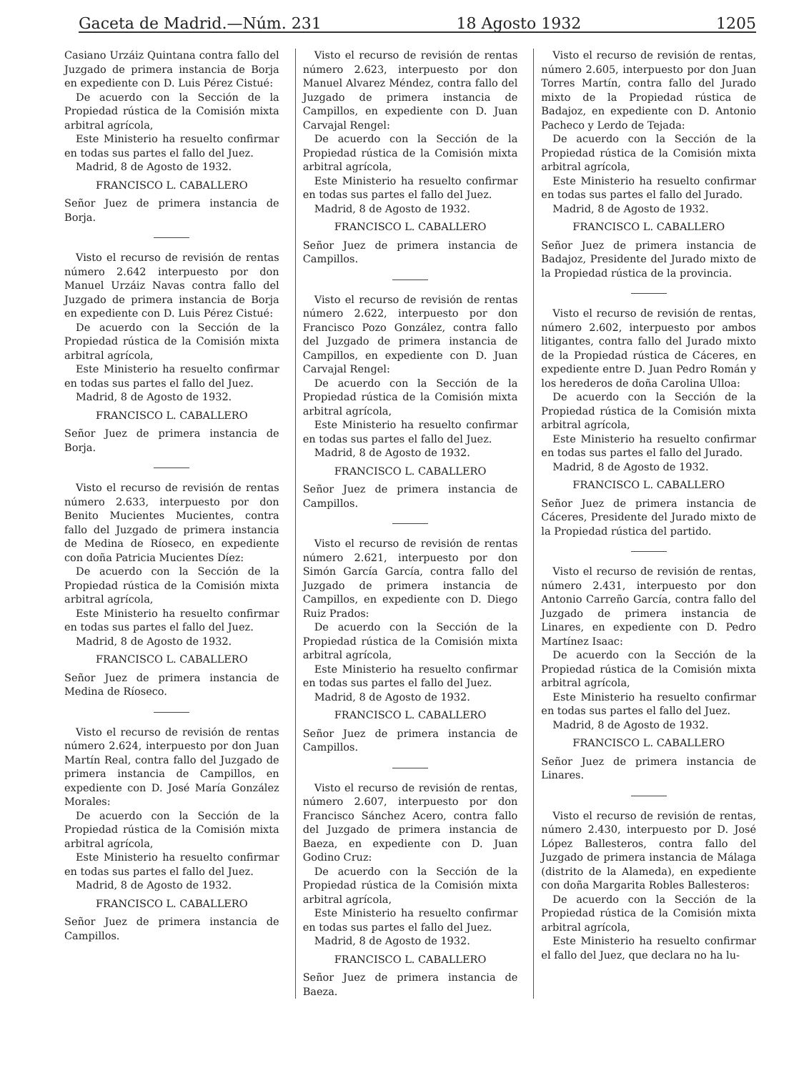Gaceta de Madrid.—Núm. 231 18 Agosto 1932 1205
Casiano Urzáiz Quintana contra fallo del Juzgado de primera instancia de Borja en expediente con D. Luis Pérez Cistué:
De acuerdo con la Sección de la Propiedad rústica de la Comisión mixta arbitral agrícola,
Este Ministerio ha resuelto confirmar en todas sus partes el fallo del Juez.
Madrid, 8 de Agosto de 1932.
FRANCISCO L. CABALLERO
Señor Juez de primera instancia de Borja.
Visto el recurso de revisión de rentas número 2.642 interpuesto por don Manuel Urzáiz Navas contra fallo del Juzgado de primera instancia de Borja en expediente con D. Luis Pérez Cistué:
De acuerdo con la Sección de la Propiedad rústica de la Comisión mixta arbitral agrícola,
Este Ministerio ha resuelto confirmar en todas sus partes el fallo del Juez.
Madrid, 8 de Agosto de 1932.
FRANCISCO L. CABALLERO
Señor Juez de primera instancia de Borja.
Visto el recurso de revisión de rentas número 2.633, interpuesto por don Benito Mucientes Mucientes, contra fallo del Juzgado de primera instancia de Medina de Ríoseco, en expediente con doña Patricia Mucientes Díez:
De acuerdo con la Sección de la Propiedad rústica de la Comisión mixta arbitral agrícola,
Este Ministerio ha resuelto confirmar en todas sus partes el fallo del Juez.
Madrid, 8 de Agosto de 1932.
FRANCISCO L. CABALLERO
Señor Juez de primera instancia de Medina de Ríoseco.
Visto el recurso de revisión de rentas número 2.624, interpuesto por don Juan Martín Real, contra fallo del Juzgado de primera instancia de Campillos, en expediente con D. José María González Morales:
De acuerdo con la Sección de la Propiedad rústica de la Comisión mixta arbitral agrícola,
Este Ministerio ha resuelto confirmar en todas sus partes el fallo del Juez.
Madrid, 8 de Agosto de 1932.
FRANCISCO L. CABALLERO
Señor Juez de primera instancia de Campillos.
Visto el recurso de revisión de rentas número 2.623, interpuesto por don Manuel Alvarez Méndez, contra fallo del Juzgado de primera instancia de Campillos, en expediente con D. Juan Carvajal Rengel:
De acuerdo con la Sección de la Propiedad rústica de la Comisión mixta arbitral agrícola,
Este Ministerio ha resuelto confirmar en todas sus partes el fallo del Juez.
Madrid, 8 de Agosto de 1932.
FRANCISCO L. CABALLERO
Señor Juez de primera instancia de Campillos.
Visto el recurso de revisión de rentas número 2.622, interpuesto por don Francisco Pozo González, contra fallo del Juzgado de primera instancia de Campillos, en expediente con D. Juan Carvajal Rengel:
De acuerdo con la Sección de la Propiedad rústica de la Comisión mixta arbitral agrícola,
Este Ministerio ha resuelto confirmar en todas sus partes el fallo del Juez.
Madrid, 8 de Agosto de 1932.
FRANCISCO L. CABALLERO
Señor Juez de primera instancia de Campillos.
Visto el recurso de revisión de rentas número 2.621, interpuesto por don Simón García García, contra fallo del Juzgado de primera instancia de Campillos, en expediente con D. Diego Ruiz Prados:
De acuerdo con la Sección de la Propiedad rústica de la Comisión mixta arbitral agrícola,
Este Ministerio ha resuelto confirmar en todas sus partes el fallo del Juez.
Madrid, 8 de Agosto de 1932.
FRANCISCO L. CABALLERO
Señor Juez de primera instancia de Campillos.
Visto el recurso de revisión de rentas, número 2.607, interpuesto por don Francisco Sánchez Acero, contra fallo del Juzgado de primera instancia de Baeza, en expediente con D. Juan Godino Cruz:
De acuerdo con la Sección de la Propiedad rústica de la Comisión mixta arbitral agrícola,
Este Ministerio ha resuelto confirmar en todas sus partes el fallo del Juez.
Madrid, 8 de Agosto de 1932.
FRANCISCO L. CABALLERO
Señor Juez de primera instancia de Baeza.
Visto el recurso de revisión de rentas, número 2.605, interpuesto por don Juan Torres Martín, contra fallo del Jurado mixto de la Propiedad rústica de Badajoz, en expediente con D. Antonio Pacheco y Lerdo de Tejada:
De acuerdo con la Sección de la Propiedad rústica de la Comisión mixta arbitral agrícola,
Este Ministerio ha resuelto confirmar en todas sus partes el fallo del Jurado.
Madrid, 8 de Agosto de 1932.
FRANCISCO L. CABALLERO
Señor Juez de primera instancia de Badajoz, Presidente del Jurado mixto de la Propiedad rústica de la provincia.
Visto el recurso de revisión de rentas, número 2.602, interpuesto por ambos litigantes, contra fallo del Jurado mixto de la Propiedad rústica de Cáceres, en expediente entre D. Juan Pedro Román y los herederos de doña Carolina Ulloa:
De acuerdo con la Sección de la Propiedad rústica de la Comisión mixta arbitral agrícola,
Este Ministerio ha resuelto confirmar en todas sus partes el fallo del Jurado.
Madrid, 8 de Agosto de 1932.
FRANCISCO L. CABALLERO
Señor Juez de primera instancia de Cáceres, Presidente del Jurado mixto de la Propiedad rústica del partido.
Visto el recurso de revisión de rentas, número 2.431, interpuesto por don Antonio Carreño García, contra fallo del Juzgado de primera instancia de Linares, en expediente con D. Pedro Martínez Isaac:
De acuerdo con la Sección de la Propiedad rústica de la Comisión mixta arbitral agrícola,
Este Ministerio ha resuelto confirmar en todas sus partes el fallo del Juez.
Madrid, 8 de Agosto de 1932.
FRANCISCO L. CABALLERO
Señor Juez de primera instancia de Linares.
Visto el recurso de revisión de rentas, número 2.430, interpuesto por D. José López Ballesteros, contra fallo del Juzgado de primera instancia de Málaga (distrito de la Alameda), en expediente con doña Margarita Robles Ballesteros:
De acuerdo con la Sección de la Propiedad rústica de la Comisión mixta arbitral agrícola,
Este Ministerio ha resuelto confirmar el fallo del Juez, que declara no ha lu-